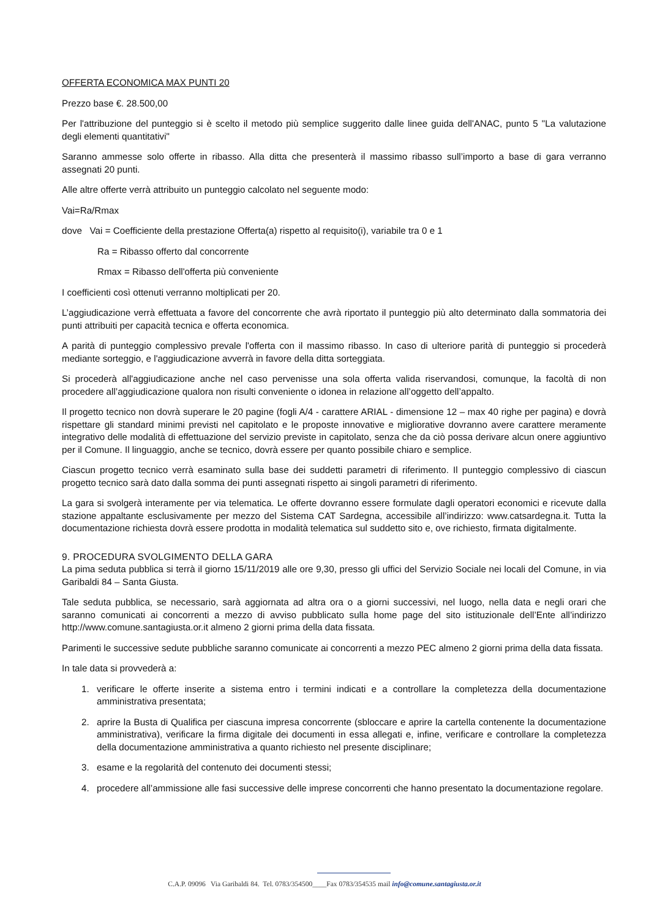OFFERTA ECONOMICA MAX PUNTI 20
Prezzo base €. 28.500,00
Per l'attribuzione del punteggio si è scelto il metodo più semplice suggerito dalle linee guida dell'ANAC, punto 5 "La valutazione degli elementi quantitativi"
Saranno ammesse solo offerte in ribasso. Alla ditta che presenterà il massimo ribasso sull’importo a base di gara verranno assegnati 20 punti.
Alle altre offerte verrà attribuito un punteggio calcolato nel seguente modo:
Vai=Ra/Rmax
dove Vai = Coefficiente della prestazione Offerta(a) rispetto al requisito(i), variabile tra 0 e 1
Ra = Ribasso offerto dal concorrente
Rmax = Ribasso dell'offerta più conveniente
I coefficienti così ottenuti verranno moltiplicati per 20.
L’aggiudicazione verrà effettuata a favore del concorrente che avrà riportato il punteggio più alto determinato dalla sommatoria dei punti attribuiti per capacità tecnica e offerta economica.
A parità di punteggio complessivo prevale l'offerta con il massimo ribasso. In caso di ulteriore parità di punteggio si procederà mediante sorteggio, e l'aggiudicazione avverrà in favore della ditta sorteggiata.
Si procederà all'aggiudicazione anche nel caso pervenisse una sola offerta valida riservandosi, comunque, la facoltà di non procedere all’aggiudicazione qualora non risulti conveniente o idonea in relazione all’oggetto dell’appalto.
Il progetto tecnico non dovrà superare le 20 pagine (fogli A/4 - carattere ARIAL - dimensione 12 – max 40 righe per pagina) e dovrà rispettare gli standard minimi previsti nel capitolato e le proposte innovative e migliorative dovranno avere carattere meramente integrativo delle modalità di effettuazione del servizio previste in capitolato, senza che da ciò possa derivare alcun onere aggiuntivo per il Comune. Il linguaggio, anche se tecnico, dovrà essere per quanto possibile chiaro e semplice.
Ciascun progetto tecnico verrà esaminato sulla base dei suddetti parametri di riferimento. Il punteggio complessivo di ciascun progetto tecnico sarà dato dalla somma dei punti assegnati rispetto ai singoli parametri di riferimento.
La gara si svolgerà interamente per via telematica. Le offerte dovranno essere formulate dagli operatori economici e ricevute dalla stazione appaltante esclusivamente per mezzo del Sistema CAT Sardegna, accessibile all’indirizzo: www.catsardegna.it. Tutta la documentazione richiesta dovrà essere prodotta in modalità telematica sul suddetto sito e, ove richiesto, firmata digitalmente.
9. PROCEDURA SVOLGIMENTO DELLA GARA
La pima seduta pubblica si terrà il giorno 15/11/2019 alle ore 9,30, presso gli uffici del Servizio Sociale nei locali del Comune, in via Garibaldi 84 – Santa Giusta.
Tale seduta pubblica, se necessario, sarà aggiornata ad altra ora o a giorni successivi, nel luogo, nella data e negli orari che saranno comunicati ai concorrenti a mezzo di avviso pubblicato sulla home page del sito istituzionale dell’Ente all’indirizzo http://www.comune.santagiusta.or.it almeno 2 giorni prima della data fissata.
Parimenti le successive sedute pubbliche saranno comunicate ai concorrenti a mezzo PEC almeno 2 giorni prima della data fissata.
In tale data si provvederà a:
1. verificare le offerte inserite a sistema entro i termini indicati e a controllare la completezza della documentazione amministrativa presentata;
2. aprire la Busta di Qualifica per ciascuna impresa concorrente (sbloccare e aprire la cartella contenente la documentazione amministrativa), verificare la firma digitale dei documenti in essa allegati e, infine, verificare e controllare la completezza della documentazione amministrativa a quanto richiesto nel presente disciplinare;
3. esame e la regolarità del contenuto dei documenti stessi;
4. procedere all’ammissione alle fasi successive delle imprese concorrenti che hanno presentato la documentazione regolare.
C.A.P. 09096 Via Garibaldi 84. Tel. 0783/354500____Fax 0783/354535 mail info@comune.santagiusta.or.it